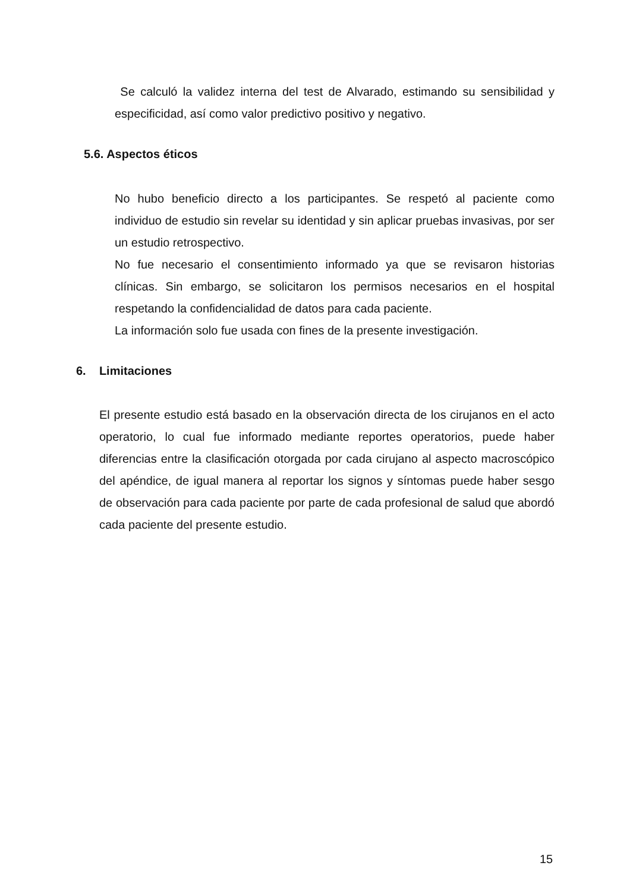Se calculó la validez interna del test de Alvarado, estimando su sensibilidad y especificidad, así como valor predictivo positivo y negativo.
5.6. Aspectos éticos
No hubo beneficio directo a los participantes. Se respetó al paciente como individuo de estudio sin revelar su identidad y sin aplicar pruebas invasivas, por ser un estudio retrospectivo.
No fue necesario el consentimiento informado ya que se revisaron historias clínicas. Sin embargo, se solicitaron los permisos necesarios en el hospital respetando la confidencialidad de datos para cada paciente.
La información solo fue usada con fines de la presente investigación.
6. Limitaciones
El presente estudio está basado en la observación directa de los cirujanos en el acto operatorio, lo cual fue informado mediante reportes operatorios, puede haber diferencias entre la clasificación otorgada por cada cirujano al aspecto macroscópico del apéndice, de igual manera al reportar los signos y síntomas puede haber sesgo de observación para cada paciente por parte de cada profesional de salud que abordó cada paciente del presente estudio.
15